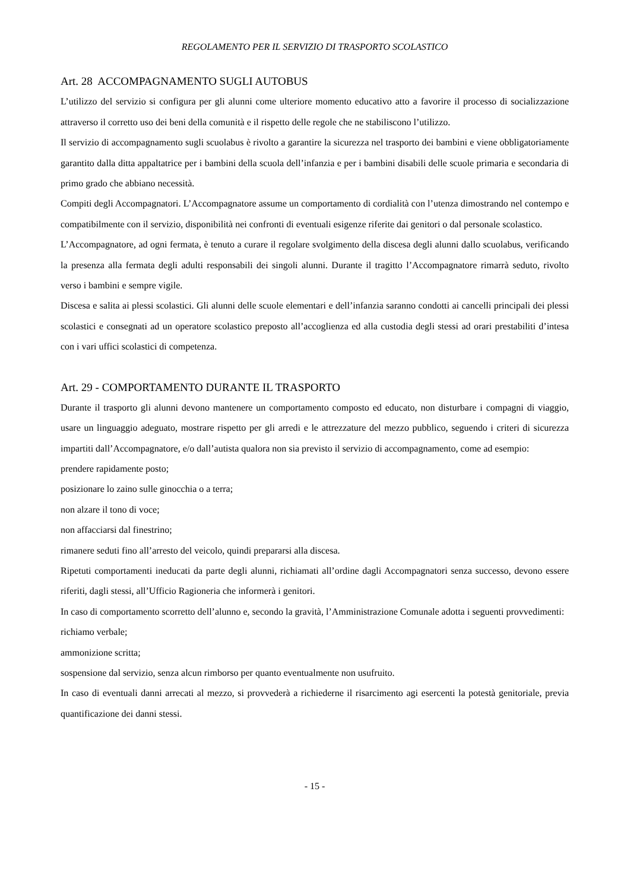REGOLAMENTO PER IL SERVIZIO DI TRASPORTO SCOLASTICO
Art. 28 ACCOMPAGNAMENTO SUGLI AUTOBUS
L’utilizzo del servizio si configura per gli alunni come ulteriore momento educativo atto a favorire il processo di socializzazione attraverso il corretto uso dei beni della comunità e il rispetto delle regole che ne stabiliscono l’utilizzo.
Il servizio di accompagnamento sugli scuolabus è rivolto a garantire la sicurezza nel trasporto dei bambini e viene obbligatoriamente garantito dalla ditta appaltatrice per i bambini della scuola dell’infanzia e per i bambini disabili delle scuole primaria e secondaria di primo grado che abbiano necessità.
Compiti degli Accompagnatori. L’Accompagnatore assume un comportamento di cordialità con l’utenza dimostrando nel contempo e compatibilmente con il servizio, disponibilità nei confronti di eventuali esigenze riferite dai genitori o dal personale scolastico.
L’Accompagnatore, ad ogni fermata, è tenuto a curare il regolare svolgimento della discesa degli alunni dallo scuolabus, verificando la presenza alla fermata degli adulti responsabili dei singoli alunni. Durante il tragitto l’Accompagnatore rimarrà seduto, rivolto verso i bambini e sempre vigile.
Discesa e salita ai plessi scolastici. Gli alunni delle scuole elementari e dell’infanzia saranno condotti ai cancelli principali dei plessi scolastici e consegnati ad un operatore scolastico preposto all’accoglienza ed alla custodia degli stessi ad orari prestabiliti d’intesa con i vari uffici scolastici di competenza.
Art. 29 - COMPORTAMENTO DURANTE IL TRASPORTO
Durante il trasporto gli alunni devono mantenere un comportamento composto ed educato, non disturbare i compagni di viaggio, usare un linguaggio adeguato, mostrare rispetto per gli arredi e le attrezzature del mezzo pubblico, seguendo i criteri di sicurezza impartiti dall’Accompagnatore, e/o dall’autista qualora non sia previsto il servizio di accompagnamento, come ad esempio:
prendere rapidamente posto;
posizionare lo zaino sulle ginocchia o a terra;
non alzare il tono di voce;
non affacciarsi dal finestrino;
rimanere seduti fino all’arresto del veicolo, quindi prepararsi alla discesa.
Ripetuti comportamenti ineducati da parte degli alunni, richiamati all’ordine dagli Accompagnatori senza successo, devono essere riferiti, dagli stessi, all’Ufficio Ragioneria che informerà i genitori.
In caso di comportamento scorretto dell’alunno e, secondo la gravità, l’Amministrazione Comunale adotta i seguenti provvedimenti:
richiamo verbale;
ammonizione scritta;
sospensione dal servizio, senza alcun rimborso per quanto eventualmente non usufruito.
In caso di eventuali danni arrecati al mezzo, si provvederà a richiederne il risarcimento agi esercenti la potestà genitoriale, previa quantificazione dei danni stessi.
- 15 -